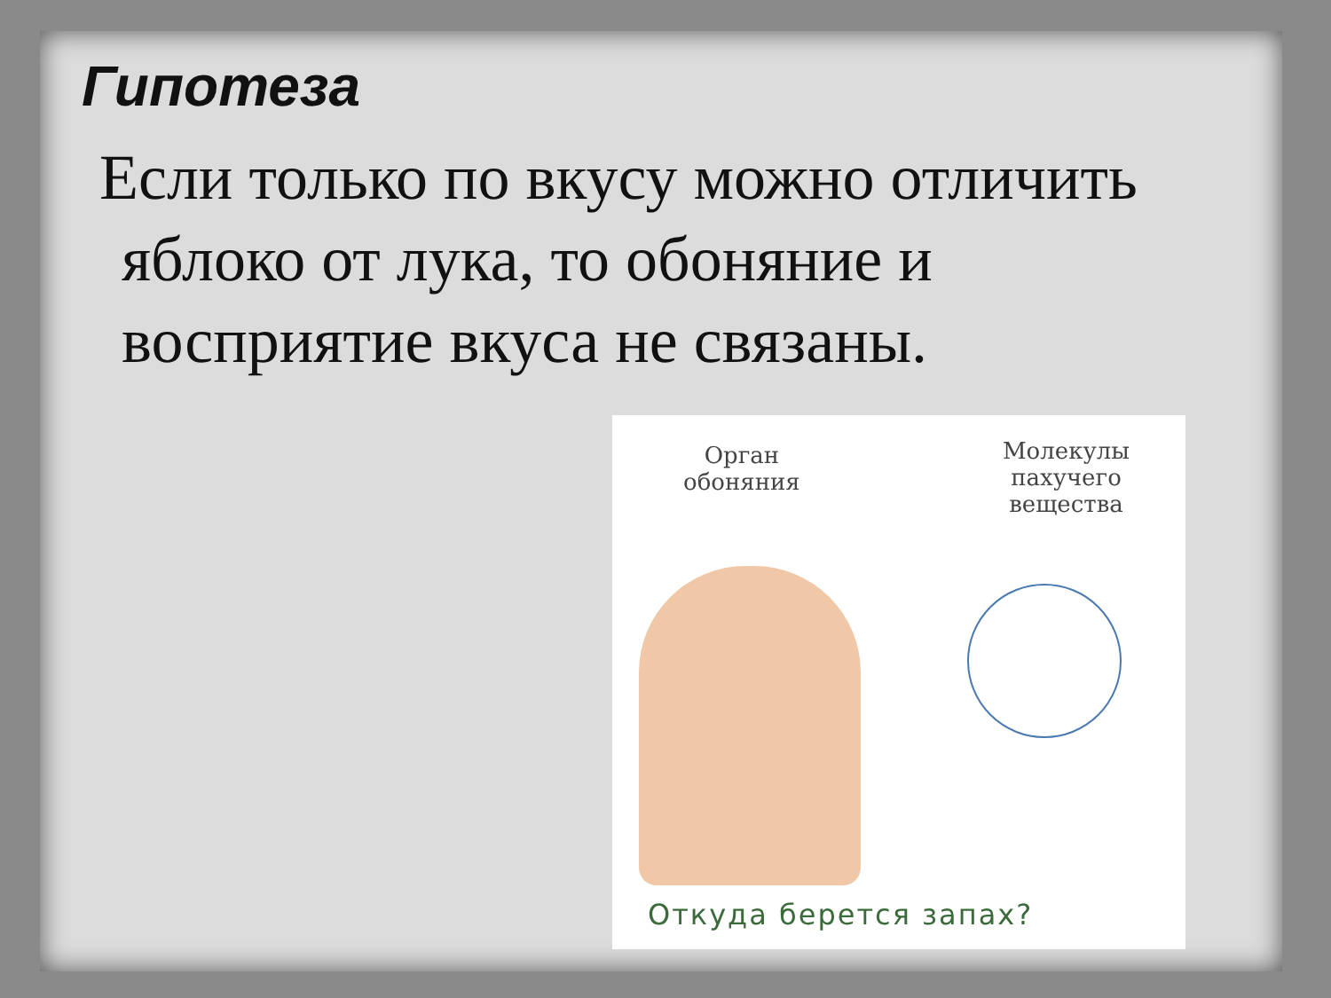Гипотеза
Если только по вкусу можно отличить яблоко от лука, то обоняние и восприятие вкуса не связаны.
Орган
обоняния
Молекулы
пахучего
вещества
Откуда берется запах?